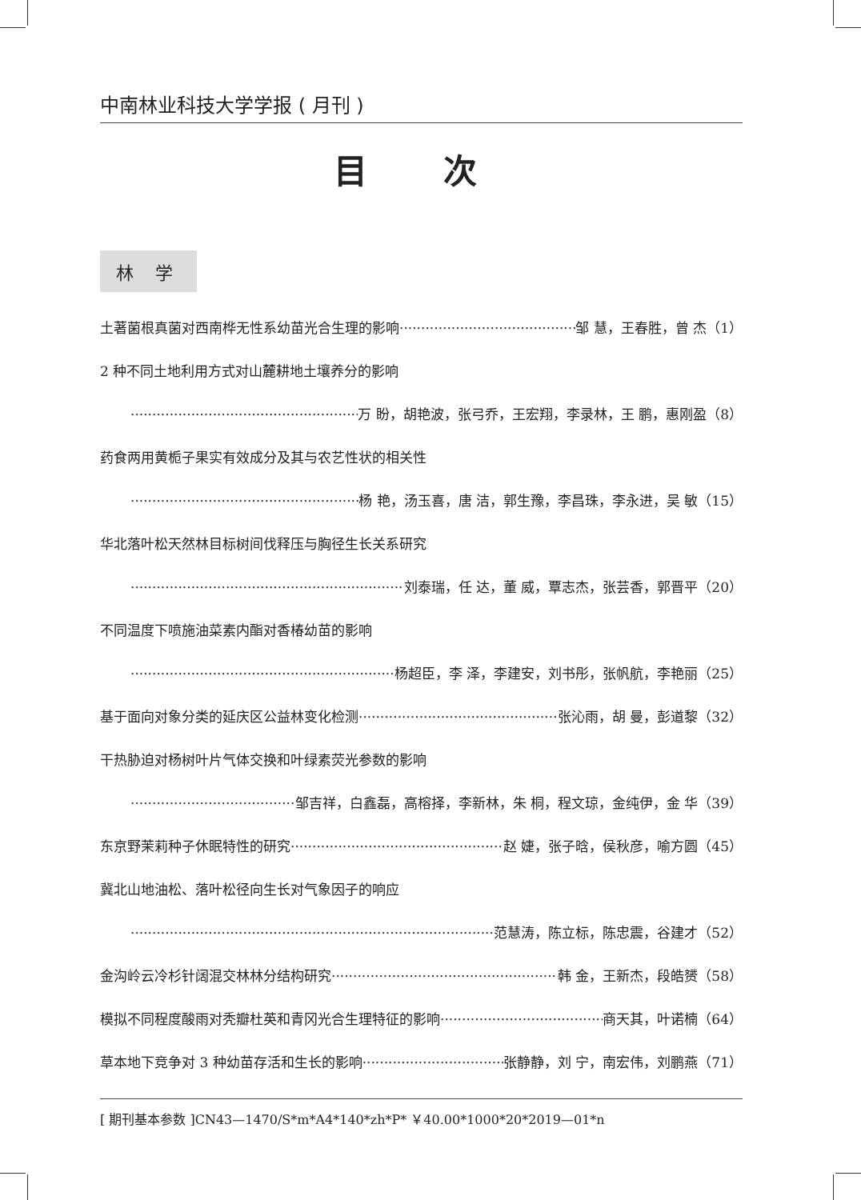中南林业科技大学学报 ( 月刊 )
目 次
林 学
土著菌根真菌对西南桦无性系幼苗光合生理的影响 邹 慧，王春胜，曾 杰（1）
2 种不同土地利用方式对山麓耕地土壤养分的影响
万 盼，胡艳波，张弓乔，王宏翔，李录林，王 鹏，惠刚盈（8）
药食两用黄栀子果实有效成分及其与农艺性状的相关性
杨 艳，汤玉喜，唐 洁，郭生豫，李昌珠，李永进，吴 敏（15）
华北落叶松天然林目标树间伐释压与胸径生长关系研究
刘泰瑞，任 达，董 威，覃志杰，张芸香，郭晋平（20）
不同温度下喷施油菜素内酯对香椿幼苗的影响
杨超臣，李 泽，李建安，刘书彤，张帆航，李艳丽（25）
基于面向对象分类的延庆区公益林变化检测 张沁雨，胡 曼，彭道黎（32）
干热胁迫对杨树叶片气体交换和叶绿素荧光参数的影响
邹吉祥，白鑫磊，高榕择，李新林，朱 桐，程文琼，金纯伊，金 华（39）
东京野茉莉种子休眠特性的研究 赵 婕，张子晗，侯秋彦，喻方圆（45）
冀北山地油松、落叶松径向生长对气象因子的响应
范慧涛，陈立标，陈忠震，谷建才（52）
金沟岭云冷杉针阔混交林林分结构研究 韩 金，王新杰，段皓赟（58）
模拟不同程度酸雨对秃瓣杜英和青冈光合生理特征的影响 商天其，叶诺楠（64）
草本地下竞争对 3 种幼苗存活和生长的影响 张静静，刘 宁，南宏伟，刘鹏燕（71）
[ 期刊基本参数 ]CN43—1470/S*m*A4*140*zh*P* ￥40.00*1000*20*2019—01*n